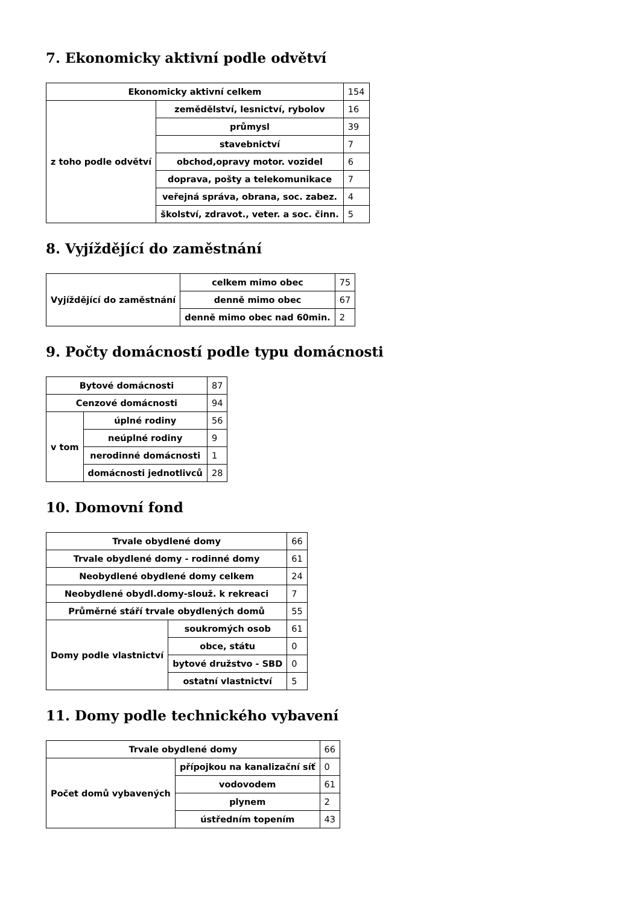7. Ekonomicky aktivní podle odvětví
| Ekonomicky aktivní celkem | | 154 |
| z toho podle odvětví | zemědělství, lesnictví, rybolov | 16 |
| | průmysl | 39 |
| | stavebnictví | 7 |
| | obchod,opravy motor. vozidel | 6 |
| | doprava, pošty a telekomunikace | 7 |
| | veřejná správa, obrana, soc. zabez. | 4 |
| | školství, zdravot., veter. a soc. činn. | 5 |
8. Vyjíždějící do zaměstnání
| Vyjíždějící do zaměstnání | celkem mimo obec | 75 |
| | denně mimo obec | 67 |
| | denně mimo obec nad 60min. | 2 |
9. Počty domácností podle typu domácnosti
| Bytové domácnosti | | 87 |
| Cenzové domácnosti | | 94 |
| v tom | úplné rodiny | 56 |
| | neúplné rodiny | 9 |
| | nerodinné domácnosti | 1 |
| | domácnosti jednotlivců | 28 |
10. Domovní fond
| Trvale obydlené domy | | 66 |
| Trvale obydlené domy - rodinné domy | | 61 |
| Neobydlené obydlené domy celkem | | 24 |
| Neobydlené obydl.domy-slouž. k rekreaci | | 7 |
| Průměrné stáří trvale obydlených domů | | 55 |
| Domy podle vlastnictví | soukromých osob | 61 |
| | obce, státu | 0 |
| | bytové družstvo - SBD | 0 |
| | ostatní vlastnictví | 5 |
11. Domy podle technického vybavení
| Trvale obydlené domy | | 66 |
| Počet domů vybavených | přípojkou na kanalizační síť | 0 |
| | vodovodem | 61 |
| | plynem | 2 |
| | ústředním topením | 43 |